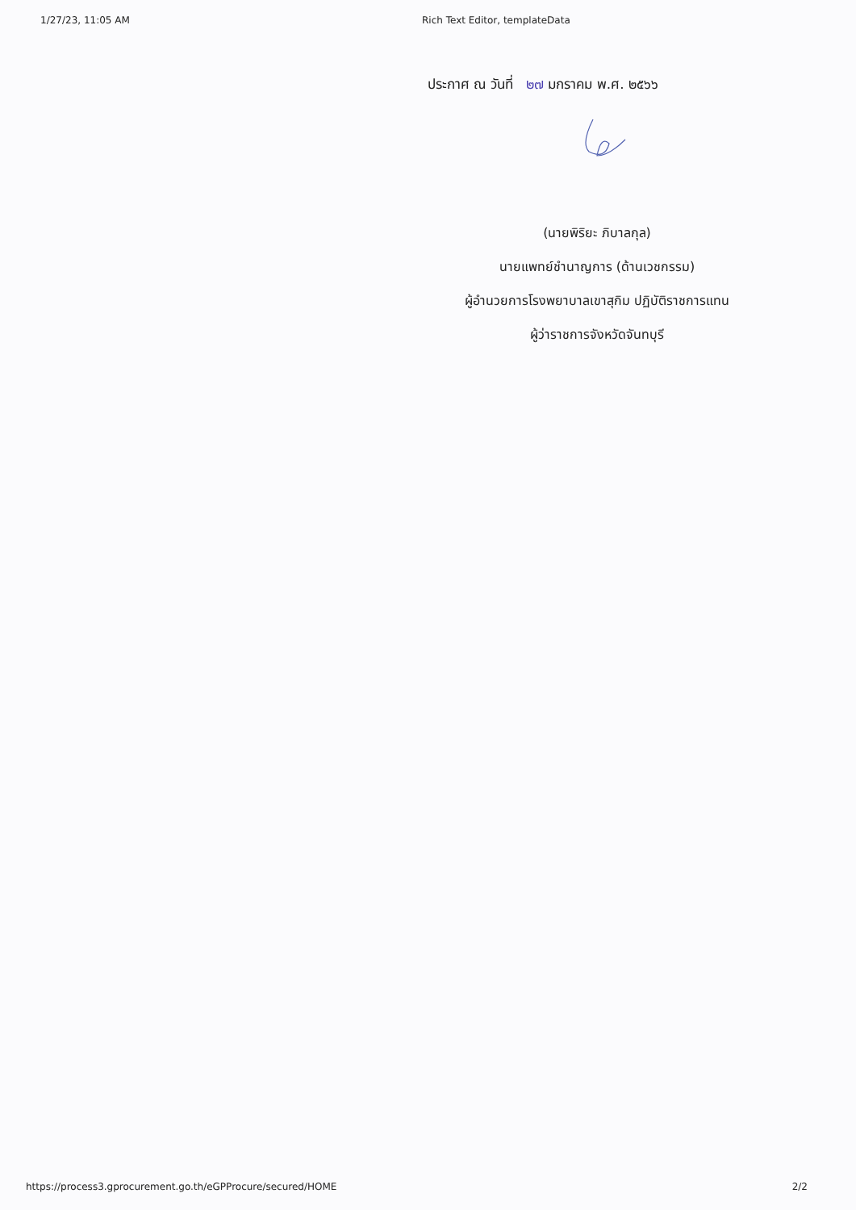1/27/23, 11:05 AM Rich Text Editor, templateData
ประกาศ ณ วันที่ ๒๗ มกราคม พ.ศ. ๒๕๖๖
(นายพิริยะ ภิบาลกุล)
นายแพทย์ชำนาญการ (ด้านเวชกรรม)
ผู้อำนวยการโรงพยาบาลเขาสุกิม ปฏิบัติราชการแทน
ผู้ว่าราชการจังหวัดจันทบุรี
https://process3.gprocurement.go.th/eGPProcure/secured/HOME
2/2